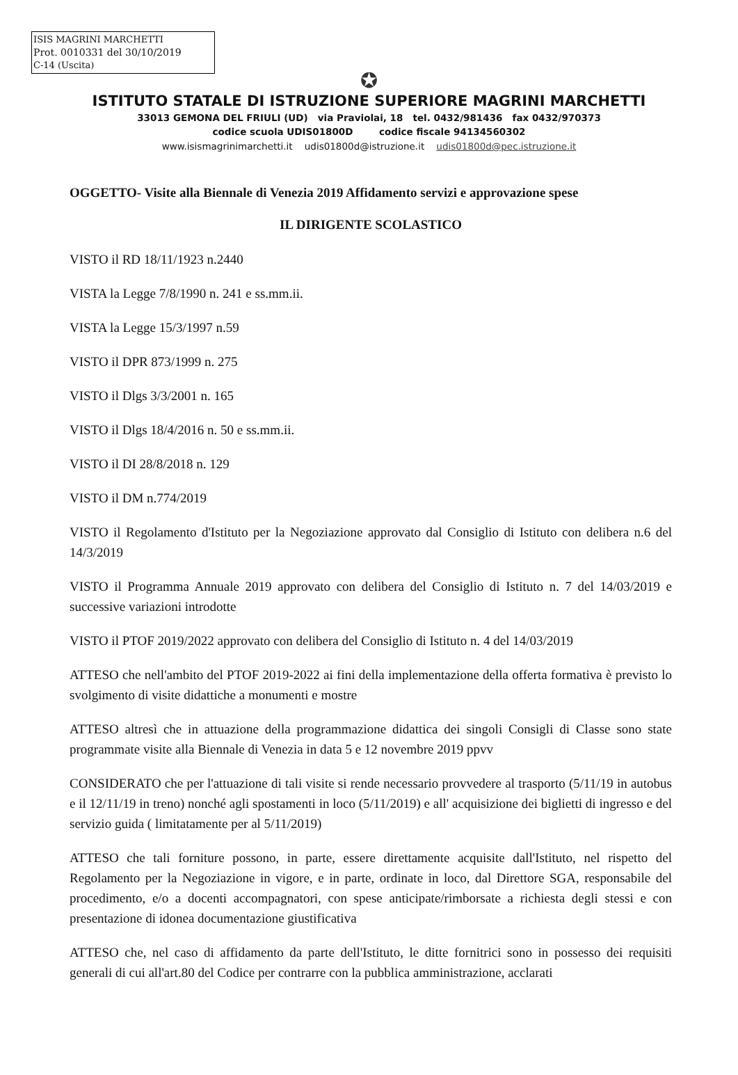ISIS MAGRINI MARCHETTI
Prot. 0010331 del 30/10/2019
C-14 (Uscita)
✪
ISTITUTO STATALE DI ISTRUZIONE SUPERIORE MAGRINI MARCHETTI
33013 GEMONA DEL FRIULI (UD) via Praviolai, 18 tel. 0432/981436 fax 0432/970373
codice scuola UDIS01800D codice fiscale 94134560302
www.isismagrinimarchetti.it udis01800d@istruzione.it udis01800d@pec.istruzione.it
OGGETTO- Visite alla Biennale di Venezia 2019 Affidamento servizi e approvazione spese
IL DIRIGENTE SCOLASTICO
VISTO il RD 18/11/1923 n.2440
VISTA la Legge 7/8/1990 n. 241 e ss.mm.ii.
VISTA la Legge 15/3/1997 n.59
VISTO il DPR 873/1999 n. 275
VISTO il Dlgs 3/3/2001 n. 165
VISTO il Dlgs 18/4/2016 n. 50 e ss.mm.ii.
VISTO il DI 28/8/2018 n. 129
VISTO il DM n.774/2019
VISTO il Regolamento d'Istituto per la Negoziazione approvato dal Consiglio di Istituto con delibera n.6 del 14/3/2019
VISTO il Programma Annuale 2019 approvato con delibera del Consiglio di Istituto n. 7 del 14/03/2019 e successive variazioni introdotte
VISTO il PTOF 2019/2022 approvato con delibera del Consiglio di Istituto n. 4 del 14/03/2019
ATTESO che nell'ambito del PTOF 2019-2022 ai fini della implementazione della offerta formativa è previsto lo svolgimento di visite didattiche a monumenti e mostre
ATTESO altresì che in attuazione della programmazione didattica dei singoli Consigli di Classe sono state programmate visite alla Biennale di Venezia in data 5 e 12 novembre 2019 ppvv
CONSIDERATO che per l'attuazione di tali visite si rende necessario provvedere al trasporto (5/11/19 in autobus e il 12/11/19 in treno) nonché agli spostamenti in loco (5/11/2019) e all' acquisizione dei biglietti di ingresso e del servizio guida ( limitatamente per al 5/11/2019)
ATTESO che tali forniture possono, in parte, essere direttamente acquisite dall'Istituto, nel rispetto del Regolamento per la Negoziazione in vigore, e in parte, ordinate in loco, dal Direttore SGA, responsabile del procedimento, e/o a docenti accompagnatori, con spese anticipate/rimborsate a richiesta degli stessi e con presentazione di idonea documentazione giustificativa
ATTESO che, nel caso di affidamento da parte dell'Istituto, le ditte fornitrici sono in possesso dei requisiti generali di cui all'art.80 del Codice per contrarre con la pubblica amministrazione, acclarati